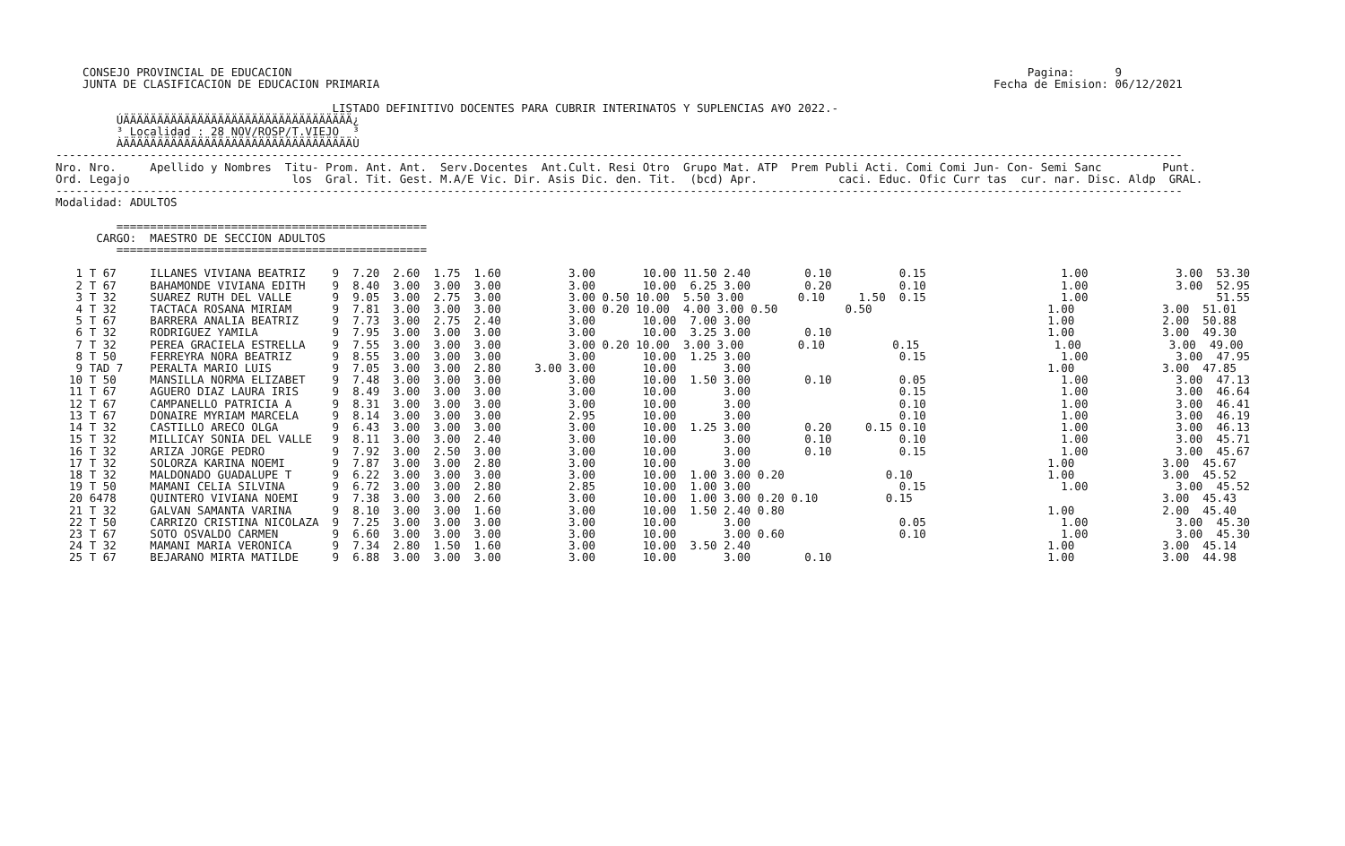CONSEJO PROVINCIAL DE EDUCACION                                                                                                             Pagina:      9
    JUNTA DE CLASIFICACION DE EDUCACION PRIMARIA                                                                                           Fecha de Emision: 06/12/2021

                                         LISTADO DEFINITIVO DOCENTES PARA CUBRIR INTERINATOS Y SUPLENCIAS A¥O 2022.-
         ÚÄÄÄÄÄÄÄÄÄÄÄÄÄÄÄÄÄÄÄÄÄÄÄÄÄÄÄÄÄÄÄÄÄÄ¿
         ³ Localidad : 28 NOV/ROSP/T.VIEJO  ³
         ÀÄÄÄÄÄÄÄÄÄÄÄÄÄÄÄÄÄÄÄÄÄÄÄÄÄÄÄÄÄÄÄÄÄÄÙ
-----------------------------------------------------------------------------------------------------------------------------------------------------------------------
Nro. Nro.     Apellido y Nombres  Titu- Prom. Ant. Ant.  Serv.Docentes  Ant.Cult. Resi Otro  Grupo Mat. ATP  Prem Publi Acti. Comi Comi Jun- Con- Semi Sanc         Punt.
Ord. Legajo                        los  Gral. Tit. Gest. M.A/E Vic. Dir. Asis Dic. den. Tit.  (bcd) Apr.            caci. Educ. Ofic Curr tas  cur. nar. Disc. Aldp  GRAL.
-----------------------------------------------------------------------------------------------------------------------------------------------------------------------
Modalidad: ADULTOS

         ==============================================
      CARGO:  MAESTRO DE SECCION ADULTOS
         ==============================================

   1 T 67     ILLANES VIVIANA BEATRIZ    9  7.20  2.60  1.75  1.60          3.00       10.00 11.50 2.40        0.10          0.15                    1.00             3.00  53.30
   2 T 67     BAHAMONDE VIVIANA EDITH    9  8.40  3.00  3.00  3.00          3.00       10.00  6.25 3.00        0.20          0.10                    1.00             3.00  52.95
   3 T 32     SUAREZ RUTH DEL VALLE      9  9.05  3.00  2.75  3.00          3.00 0.50 10.00  5.50 3.00        0.10     1.50  0.15                    1.00                   51.55
   4 T 32     TACTACA ROSANA MIRIAM      9  7.81  3.00  3.00  3.00          3.00 0.20 10.00  4.00 3.00 0.50          0.50                          1.00             3.00  51.01
   5 T 67     BARRERA ANALIA BEATRIZ     9  7.73  3.00  2.75  2.40          3.00       10.00  7.00 3.00                                            1.00             2.00  50.88
   6 T 32     RODRIGUEZ YAMILA           9  7.95  3.00  3.00  3.00          3.00       10.00  3.25 3.00        0.10                                1.00             3.00  49.30
   7 T 32     PEREA GRACIELA ESTRELLA    9  7.55  3.00  3.00  3.00          3.00 0.20 10.00  3.00 3.00        0.10          0.15                    1.00             3.00  49.00
   8 T 50     FERREYRA NORA BEATRIZ      9  8.55  3.00  3.00  3.00          3.00       10.00  1.25 3.00                      0.15                    1.00             3.00  47.95
   9 TAD 7    PERALTA MARIO LUIS         9  7.05  3.00  3.00  2.80     3.00 3.00       10.00       3.00                                            1.00             3.00  47.85
  10 T 50     MANSILLA NORMA ELIZABET    9  7.48  3.00  3.00  3.00          3.00       10.00  1.50 3.00        0.10          0.05                    1.00             3.00  47.13
  11 T 67     AGUERO DIAZ LAURA IRIS     9  8.49  3.00  3.00  3.00          3.00       10.00       3.00                      0.15                    1.00             3.00  46.64
  12 T 67     CAMPANELLO PATRICIA A      9  8.31  3.00  3.00  3.00          3.00       10.00       3.00                      0.10                    1.00             3.00  46.41
  13 T 67     DONAIRE MYRIAM MARCELA     9  8.14  3.00  3.00  3.00          2.95       10.00       3.00                      0.10                    1.00             3.00  46.19
  14 T 32     CASTILLO ARECO OLGA        9  6.43  3.00  3.00  3.00          3.00       10.00  1.25 3.00        0.20     0.15 0.10                    1.00             3.00  46.13
  15 T 32     MILLICAY SONIA DEL VALLE   9  8.11  3.00  3.00  2.40          3.00       10.00       3.00        0.10          0.10                    1.00             3.00  45.71
  16 T 32     ARIZA JORGE PEDRO          9  7.92  3.00  2.50  3.00          3.00       10.00       3.00        0.10          0.15                    1.00             3.00  45.67
  17 T 32     SOLORZA KARINA NOEMI       9  7.87  3.00  3.00  2.80          3.00       10.00       3.00                                            1.00             3.00  45.67
  18 T 32     MALDONADO GUADALUPE T      9  6.22  3.00  3.00  3.00          3.00       10.00  1.00 3.00 0.20               0.10                    1.00             3.00  45.52
  19 T 50     MAMANI CELIA SILVINA       9  6.72  3.00  3.00  2.80          2.85       10.00  1.00 3.00                      0.15                    1.00             3.00  45.52
  20 6478     QUINTERO VIVIANA NOEMI     9  7.38  3.00  3.00  2.60          3.00       10.00  1.00 3.00 0.20 0.10          0.15                                     3.00  45.43
  21 T 32     GALVAN SAMANTA VARINA      9  8.10  3.00  3.00  1.60          3.00       10.00  1.50 2.40 0.80                                       1.00             2.00  45.40
  22 T 50     CARRIZO CRISTINA NICOLAZA  9  7.25  3.00  3.00  3.00          3.00       10.00       3.00                      0.05                    1.00             3.00  45.30
  23 T 67     SOTO OSVALDO CARMEN        9  6.60  3.00  3.00  3.00          3.00       10.00       3.00 0.60                 0.10                    1.00             3.00  45.30
  24 T 32     MAMANI MARIA VERONICA      9  7.34  2.80  1.50  1.60          3.00       10.00  3.50 2.40                                            1.00             3.00  45.14
  25 T 67     BEJARANO MIRTA MATILDE     9  6.88  3.00  3.00  3.00          3.00       10.00       3.00        0.10                                1.00             3.00  44.98